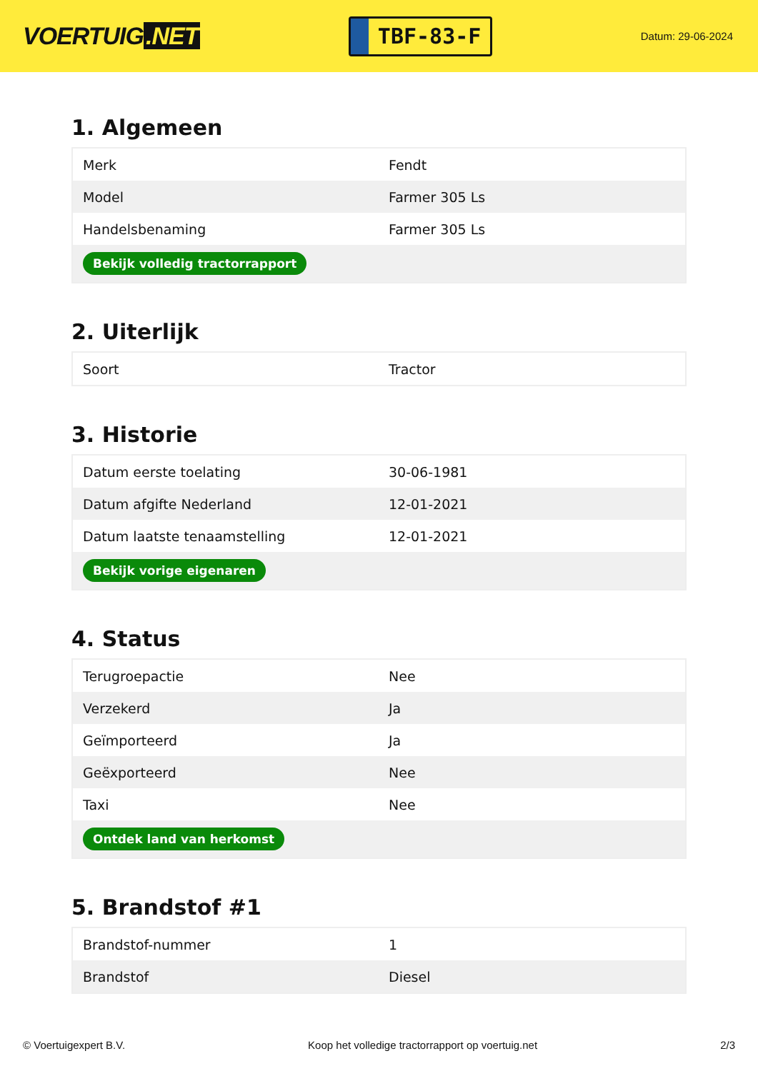VOERTUIG.NET
TBF-83-F
Datum: 29-06-2024
1. Algemeen
| Merk | Fendt |
| Model | Farmer 305 Ls |
| Handelsbenaming | Farmer 305 Ls |
| Bekijk volledig tractorrapport | |
2. Uiterlijk
| Soort | Tractor |
3. Historie
| Datum eerste toelating | 30-06-1981 |
| Datum afgifte Nederland | 12-01-2021 |
| Datum laatste tenaamstelling | 12-01-2021 |
| Bekijk vorige eigenaren | |
4. Status
| Terugroepactie | Nee |
| Verzekerd | Ja |
| Geïmporteerd | Ja |
| Geëxporteerd | Nee |
| Taxi | Nee |
| Ontdek land van herkomst | |
5. Brandstof #1
| Brandstof-nummer | 1 |
| Brandstof | Diesel |
© Voertuigexpert B.V. Koop het volledige tractorrapport op voertuig.net 2/3